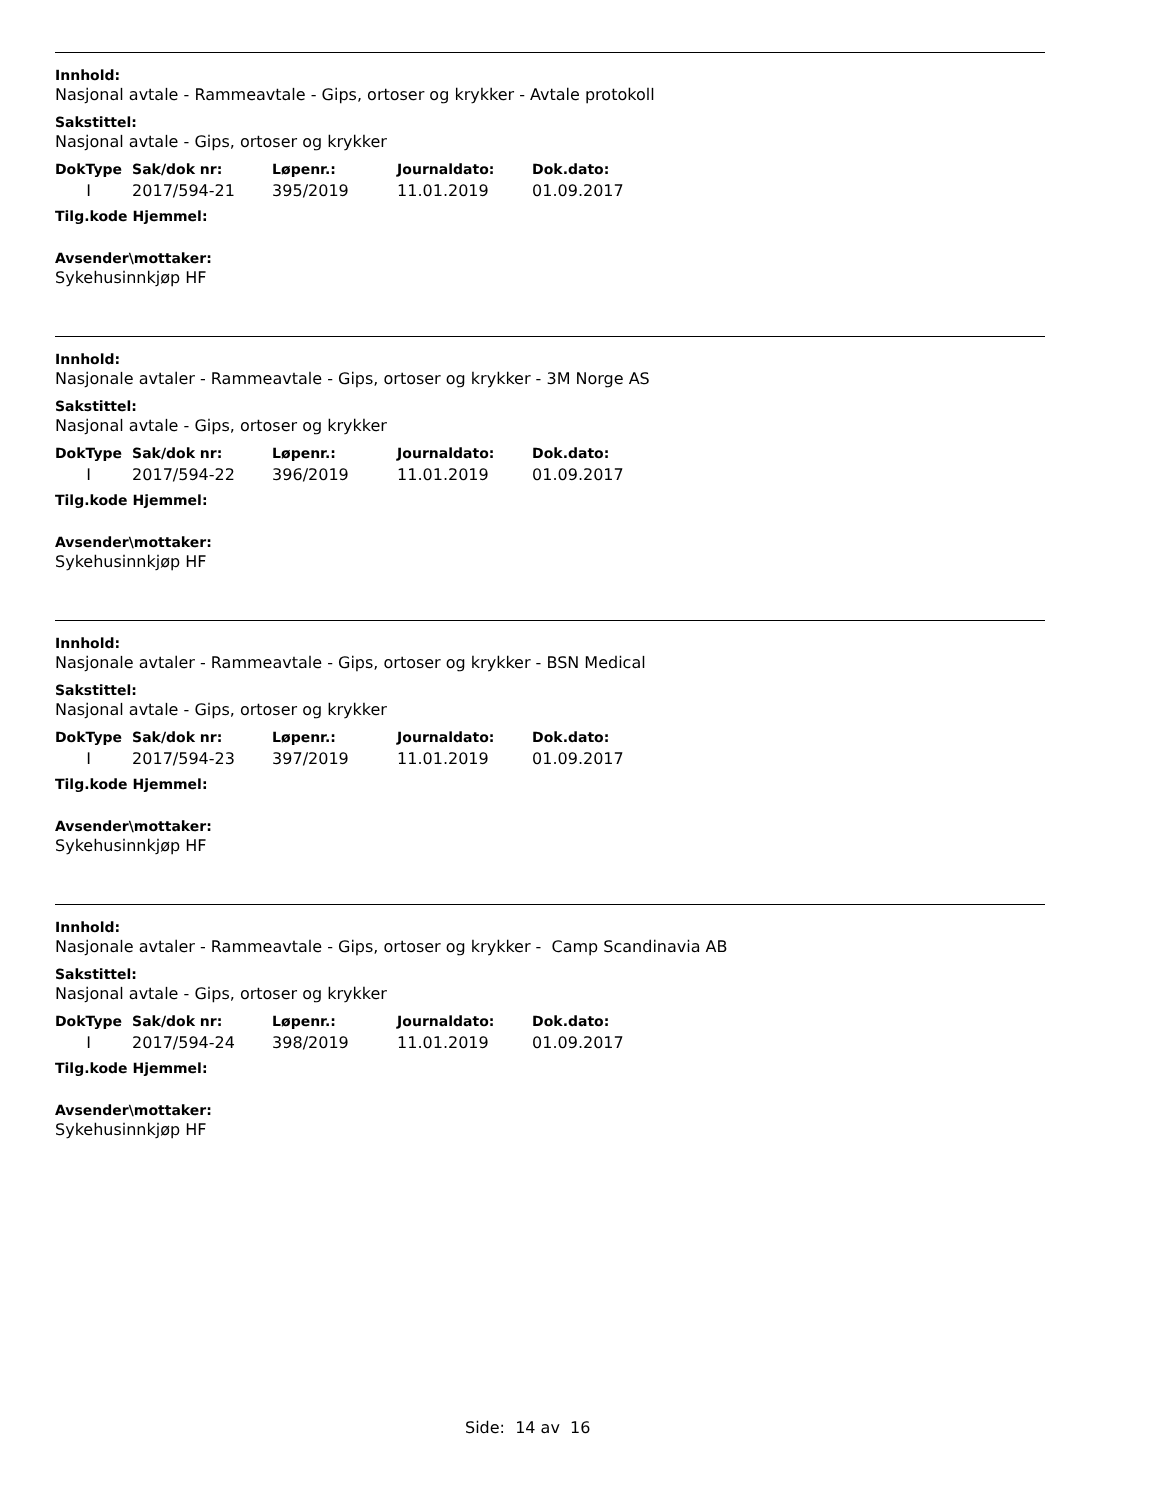Innhold:
Nasjonal avtale - Rammeavtale - Gips, ortoser og krykker - Avtale protokoll
Sakstittel:
Nasjonal avtale - Gips, ortoser og krykker
| DokType | Sak/dok nr: | Løpenr.: | Journaldato: | Dok.dato: |
| --- | --- | --- | --- | --- |
| I | 2017/594-21 | 395/2019 | 11.01.2019 | 01.09.2017 |
Tilg.kode Hjemmel:
Avsender\mottaker:
Sykehusinnkjøp HF
Innhold:
Nasjonale avtaler - Rammeavtale - Gips, ortoser og krykker - 3M Norge AS
Sakstittel:
Nasjonal avtale - Gips, ortoser og krykker
| DokType | Sak/dok nr: | Løpenr.: | Journaldato: | Dok.dato: |
| --- | --- | --- | --- | --- |
| I | 2017/594-22 | 396/2019 | 11.01.2019 | 01.09.2017 |
Tilg.kode Hjemmel:
Avsender\mottaker:
Sykehusinnkjøp HF
Innhold:
Nasjonale avtaler - Rammeavtale - Gips, ortoser og krykker - BSN Medical
Sakstittel:
Nasjonal avtale - Gips, ortoser og krykker
| DokType | Sak/dok nr: | Løpenr.: | Journaldato: | Dok.dato: |
| --- | --- | --- | --- | --- |
| I | 2017/594-23 | 397/2019 | 11.01.2019 | 01.09.2017 |
Tilg.kode Hjemmel:
Avsender\mottaker:
Sykehusinnkjøp HF
Innhold:
Nasjonale avtaler - Rammeavtale - Gips, ortoser og krykker - Camp Scandinavia AB
Sakstittel:
Nasjonal avtale - Gips, ortoser og krykker
| DokType | Sak/dok nr: | Løpenr.: | Journaldato: | Dok.dato: |
| --- | --- | --- | --- | --- |
| I | 2017/594-24 | 398/2019 | 11.01.2019 | 01.09.2017 |
Tilg.kode Hjemmel:
Avsender\mottaker:
Sykehusinnkjøp HF
Side: 14 av 16